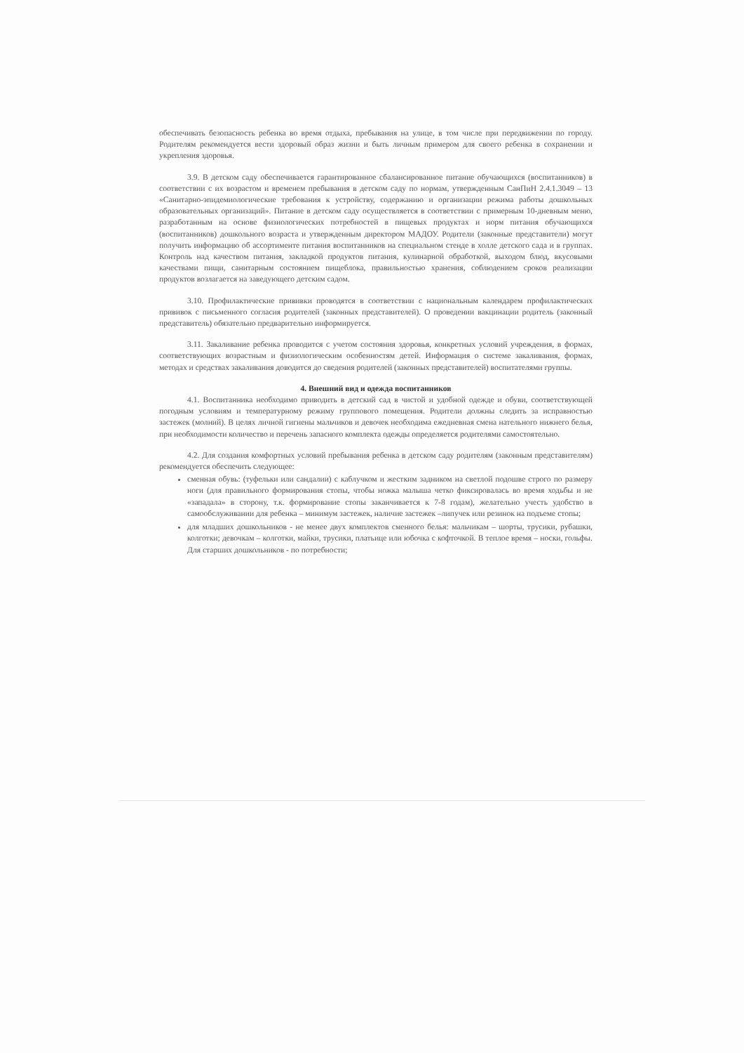обеспечивать безопасность ребенка во время отдыха, пребывания на улице, в том числе при передвижении по городу. Родителям рекомендуется вести здоровый образ жизни и быть личным примером для своего ребенка в сохранении и укрепления здоровья.
3.9. В детском саду обеспечивается гарантированное сбалансированное питание обучающихся (воспитанников) в соответствии с их возрастом и временем пребывания в детском саду по нормам, утвержденным СанПиН 2.4.1.3049 – 13 «Санитарно-эпидемиологические требования к устройству, содержанию и организации режима работы дошкольных образовательных организаций». Питание в детском саду осуществляется в соответствии с примерным 10-дневным меню, разработанным на основе физиологических потребностей в пищевых продуктах и норм питания обучающихся (воспитанников) дошкольного возраста и утвержденным директором МАДОУ. Родители (законные представители) могут получить информацию об ассортименте питания воспитанников на специальном стенде в холле детского сада и в группах. Контроль над качеством питания, закладкой продуктов питания, кулинарной обработкой, выходом блюд, вкусовыми качествами пищи, санитарным состоянием пищеблока, правильностью хранения, соблюдением сроков реализации продуктов возлагается на заведующего детским садом.
3.10. Профилактические прививки проводятся в соответствии с национальным календарем профилактических прививок с письменного согласия родителей (законных представителей). О проведении вакцинации родитель (законный представитель) обязательно предварительно информируется.
3.11. Закаливание ребенка проводится с учетом состояния здоровья, конкретных условий учреждения, в формах, соответствующих возрастным и физиологическим особенностям детей. Информация о системе закаливания, формах, методах и средствах закаливания доводится до сведения родителей (законных представителей) воспитателями группы.
4. Внешний вид и одежда воспитанников
4.1. Воспитанника необходимо приводить в детский сад в чистой и удобной одежде и обуви, соответствующей погодным условиям и температурному режиму группового помещения. Родители должны следить за исправностью застежек (молний). В целях личной гигиены мальчиков и девочек необходима ежедневная смена нательного нижнего белья, при необходимости количество и перечень запасного комплекта одежды определяется родителями самостоятельно.
4.2. Для создания комфортных условий пребывания ребенка в детском саду родителям (законным представителям) рекомендуется обеспечить следующее:
сменная обувь: (туфельки или сандалии) с каблучком и жестким задником на светлой подошве строго по размеру ноги (для правильного формирования стопы, чтобы ножка малыша четко фиксировалась во время ходьбы и не «западала» в сторону, т.к. формирование стопы заканчивается к 7-8 годам), желательно учесть удобство в самообслуживании для ребенка – минимум застежек, наличие застежек –липучек или резинок на подъеме стопы;
для младших дошкольников - не менее двух комплектов сменного белья: мальчикам – шорты, трусики, рубашки, колготки; девочкам – колготки, майки, трусики, платьице или юбочка с кофточкой. В теплое время – носки, гольфы. Для старших дошкольников - по потребности;